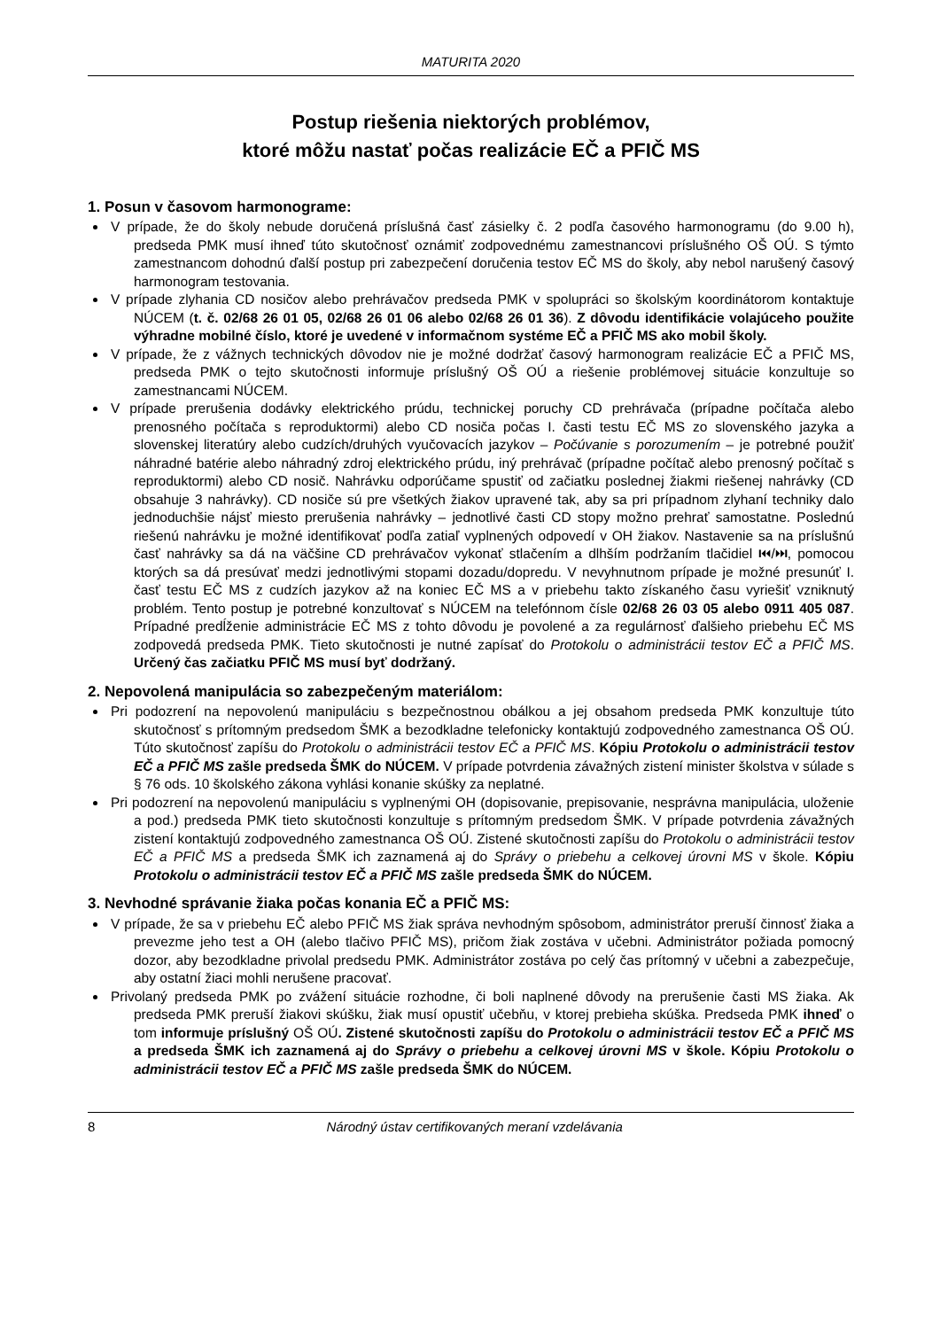MATURITA 2020
Postup riešenia niektorých problémov,
ktoré môžu nastať počas realizácie EČ a PFIČ MS
1. Posun v časovom harmonograme:
V prípade, že do školy nebude doručená príslušná časť zásielky č. 2 podľa časového harmonogramu (do 9.00 h), predseda PMK musí ihneď túto skutočnosť oznámiť zodpovednému zamestnancovi príslušného OŠ OÚ. S týmto zamestnancom dohodnú ďalší postup pri zabezpečení doručenia testov EČ MS do školy, aby nebol narušený časový harmonogram testovania.
V prípade zlyhania CD nosičov alebo prehrávačov predseda PMK v spolupráci so školským koordinátorom kontaktuje NÚCEM (t. č. 02/68 26 01 05, 02/68 26 01 06 alebo 02/68 26 01 36). Z dôvodu identifikácie volajúceho použite výhradne mobilné číslo, ktoré je uvedené v informačnom systéme EČ a PFIČ MS ako mobil školy.
V prípade, že z vážnych technických dôvodov nie je možné dodržať časový harmonogram realizácie EČ a PFIČ MS, predseda PMK o tejto skutočnosti informuje príslušný OŠ OÚ a riešenie problémovej situácie konzultuje so zamestnancami NÚCEM.
V prípade prerušenia dodávky elektrického prúdu, technickej poruchy CD prehrávača (prípadne počítača alebo prenosného počítača s reproduktormi) alebo CD nosiča počas I. časti testu EČ MS zo slovenského jazyka a slovenskej literatúry alebo cudzích/druhých vyučovacích jazykov – Počúvanie s porozumením – je potrebné použiť náhradné batérie alebo náhradný zdroj elektrického prúdu, iný prehrávač (prípadne počítač alebo prenosný počítač s reproduktormi) alebo CD nosič. Nahrávku odporúčame spustiť od začiatku poslednej žiakmi riešenej nahrávky (CD obsahuje 3 nahrávky). CD nosiče sú pre všetkých žiakov upravené tak, aby sa pri prípadnom zlyhaní techniky dalo jednoduchšie nájsť miesto prerušenia nahrávky – jednotlivé časti CD stopy možno prehrať samostatne. Poslednú riešenú nahrávku je možné identifikovať podľa zatiaľ vyplnených odpovedí v OH žiakov. Nastavenie sa na príslušnú časť nahrávky sa dá na väčšine CD prehrávačov vykonať stlačením a dlhším podržaním tlačidiel ⏮/⏭, pomocou ktorých sa dá presúvať medzi jednotlivými stopami dozadu/dopredu. V nevyhnutnom prípade je možné presunúť I. časť testu EČ MS z cudzích jazykov až na koniec EČ MS a v priebehu takto získaného času vyriešiť vzniknutý problém. Tento postup je potrebné konzultovať s NÚCEM na telefónnom čísle 02/68 26 03 05 alebo 0911 405 087. Prípadné predĺženie administrácie EČ MS z tohto dôvodu je povolené a za regulárnosť ďalšieho priebehu EČ MS zodpovedá predseda PMK. Tieto skutočnosti je nutné zapísať do Protokolu o administrácii testov EČ a PFIČ MS. Určený čas začiatku PFIČ MS musí byť dodržaný.
2. Nepovolená manipulácia so zabezpečeným materiálom:
Pri podozrení na nepovolenú manipuláciu s bezpečnostnou obálkou a jej obsahom predseda PMK konzultuje túto skutočnosť s prítomným predsedom ŠMK a bezodkladne telefonicky kontaktujú zodpovedného zamestnanca OŠ OÚ. Túto skutočnosť zapíšu do Protokolu o administrácii testov EČ a PFIČ MS. Kópiu Protokolu o administrácii testov EČ a PFIČ MS zašle predseda ŠMK do NÚCEM. V prípade potvrdenia závažných zistení minister školstva v súlade s § 76 ods. 10 školského zákona vyhlási konanie skúšky za neplatné.
Pri podozrení na nepovolenú manipuláciu s vyplnenými OH (dopisovanie, prepisovanie, nesprávna manipulácia, uloženie a pod.) predseda PMK tieto skutočnosti konzultuje s prítomným predsedom ŠMK. V prípade potvrdenia závažných zistení kontaktujú zodpovedného zamestnanca OŠ OÚ. Zistené skutočnosti zapíšu do Protokolu o administrácii testov EČ a PFIČ MS a predseda ŠMK ich zaznamená aj do Správy o priebehu a celkovej úrovni MS v škole. Kópiu Protokolu o administrácii testov EČ a PFIČ MS zašle predseda ŠMK do NÚCEM.
3. Nevhodné správanie žiaka počas konania EČ a PFIČ MS:
V prípade, že sa v priebehu EČ alebo PFIČ MS žiak správa nevhodným spôsobom, administrátor preruší činnosť žiaka a prevezme jeho test a OH (alebo tlačivo PFIČ MS), pričom žiak zostáva v učebni. Administrátor požiada pomocný dozor, aby bezodkladne privolal predsedu PMK. Administrátor zostáva po celý čas prítomný v učebni a zabezpečuje, aby ostatní žiaci mohli nerušene pracovať.
Privolaný predseda PMK po zvážení situácie rozhodne, či boli naplnené dôvody na prerušenie časti MS žiaka. Ak predseda PMK preruší žiakovi skúšku, žiak musí opustiť učebňu, v ktorej prebieha skúška. Predseda PMK ihneď o tom informuje príslušný OŠ OÚ. Zistené skutočnosti zapíšu do Protokolu o administrácii testov EČ a PFIČ MS a predseda ŠMK ich zaznamená aj do Správy o priebehu a celkovej úrovni MS v škole. Kópiu Protokolu o administrácii testov EČ a PFIČ MS zašle predseda ŠMK do NÚCEM.
8 Národný ústav certifikovaných meraní vzdelávania